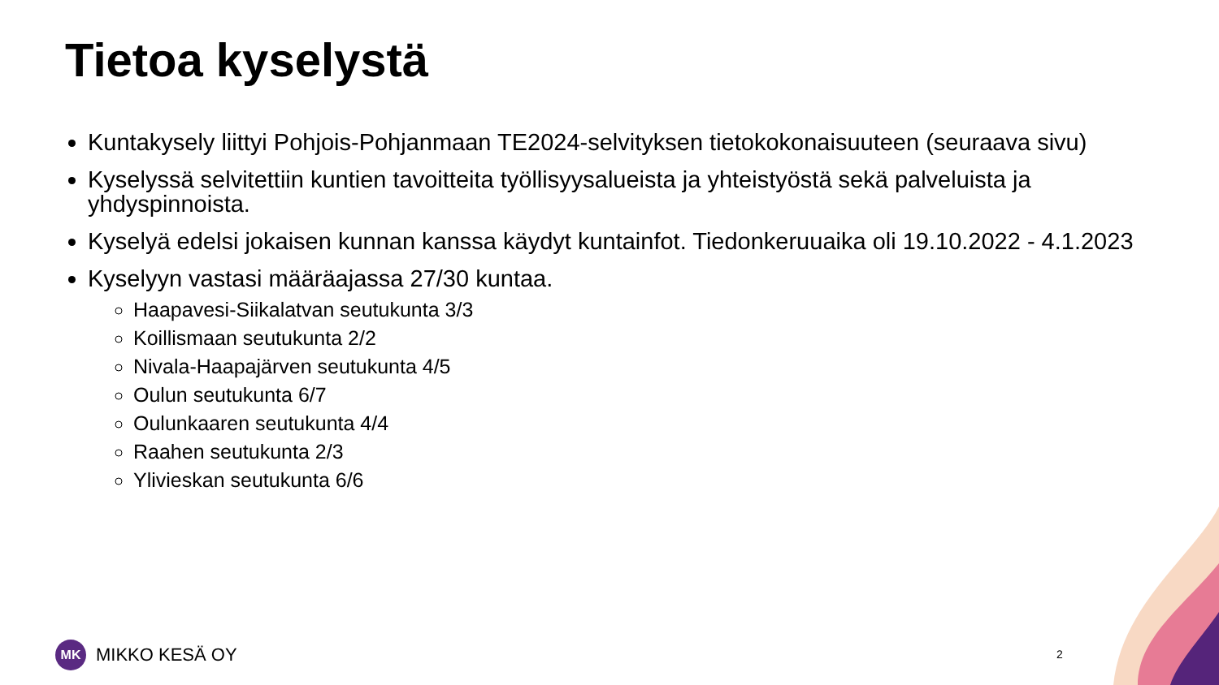Tietoa kyselystä
Kuntakysely liittyi Pohjois-Pohjanmaan TE2024-selvityksen tietokokonaisuuteen (seuraava sivu)
Kyselyssä selvitettiin kuntien tavoitteita työllisyysalueista ja yhteistyöstä sekä palveluista ja yhdyspinnoista.
Kyselyä edelsi jokaisen kunnan kanssa käydyt kuntainfot. Tiedonkeruuaika oli 19.10.2022 - 4.1.2023
Kyselyyn vastasi määräajassa 27/30 kuntaa.
Haapavesi-Siikalatvan seutukunta 3/3
Koillismaan seutukunta 2/2
Nivala-Haapajärven seutukunta 4/5
Oulun seutukunta 6/7
Oulunkaaren seutukunta 4/4
Raahen seutukunta 2/3
Ylivieskan seutukunta 6/6
MK
MIKKO KESÄ OY
2